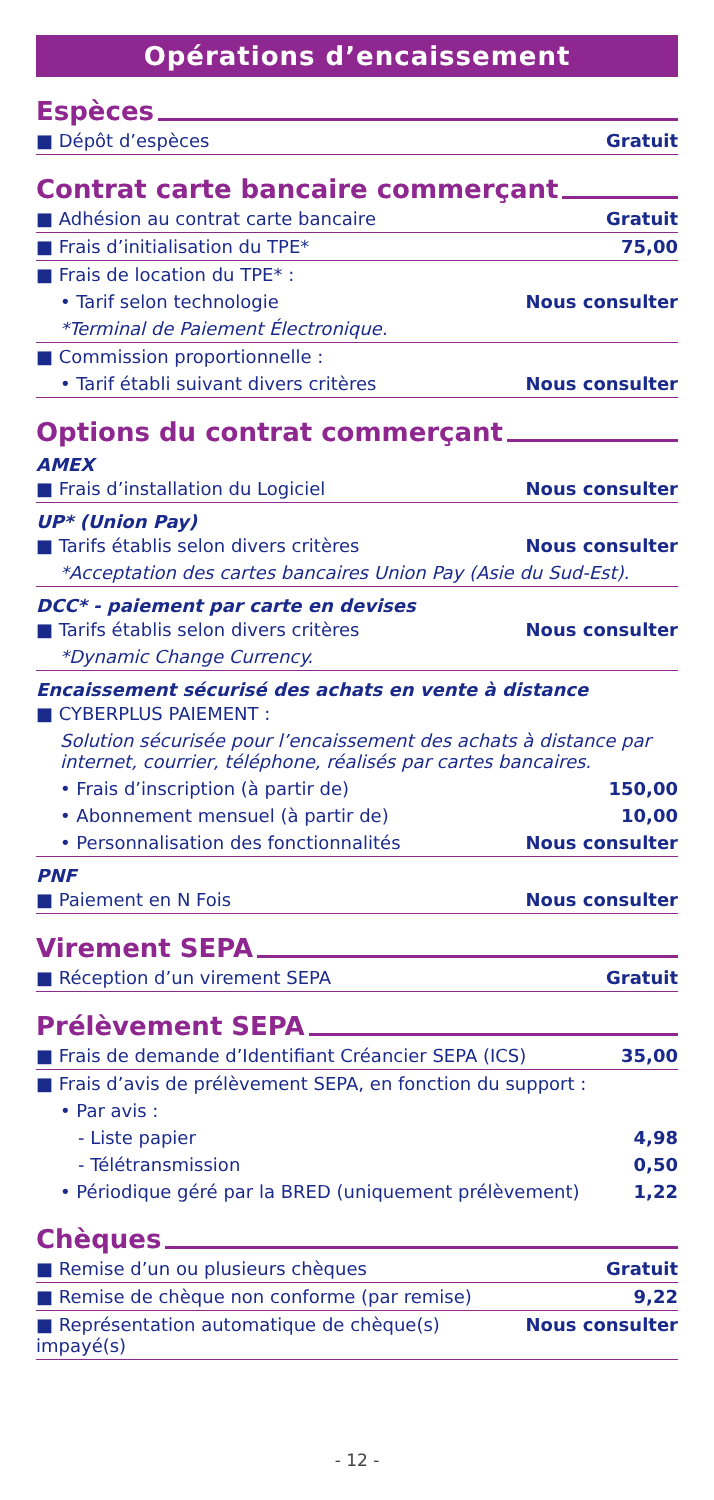Opérations d’encaissement
Espèces
| ■ Dépôt d’espèces | Gratuit |
Contrat carte bancaire commerçant
| ■ Adhésion au contrat carte bancaire | Gratuit |
| ■ Frais d’initialisation du TPE* | 75,00 |
| ■ Frais de location du TPE* : | |
| • Tarif selon technologie | Nous consulter |
| *Terminal de Paiement Électronique. | |
| ■ Commission proportionnelle : | |
| • Tarif établi suivant divers critères | Nous consulter |
Options du contrat commerçant
AMEX
| ■ Frais d’installation du Logiciel | Nous consulter |
UP* (Union Pay)
| ■ Tarifs établis selon divers critères | Nous consulter |
| *Acceptation des cartes bancaires Union Pay (Asie du Sud-Est). | |
DCC* - paiement par carte en devises
| ■ Tarifs établis selon divers critères | Nous consulter |
| *Dynamic Change Currency. | |
Encaissement sécurisé des achats en vente à distance
| ■ CYBERPLUS PAIEMENT : | |
| Solution sécurisée pour l’encaissement des achats à distance par internet, courrier, téléphone, réalisés par cartes bancaires. | |
| • Frais d’inscription (à partir de) | 150,00 |
| • Abonnement mensuel (à partir de) | 10,00 |
| • Personnalisation des fonctionnalités | Nous consulter |
PNF
| ■ Paiement en N Fois | Nous consulter |
Virement SEPA
| ■ Réception d’un virement SEPA | Gratuit |
Prélèvement SEPA
| ■ Frais de demande d’Identifiant Créancier SEPA (ICS) | 35,00 |
| ■ Frais d’avis de prélèvement SEPA, en fonction du support : | |
| • Par avis : | |
| - Liste papier | 4,98 |
| - Télétransmission | 0,50 |
| • Périodique géré par la BRED (uniquement prélèvement) | 1,22 |
Chèques
| ■ Remise d’un ou plusieurs chèques | Gratuit |
| ■ Remise de chèque non conforme (par remise) | 9,22 |
| ■ Représentation automatique de chèque(s) impayé(s) | Nous consulter |
- 12 -